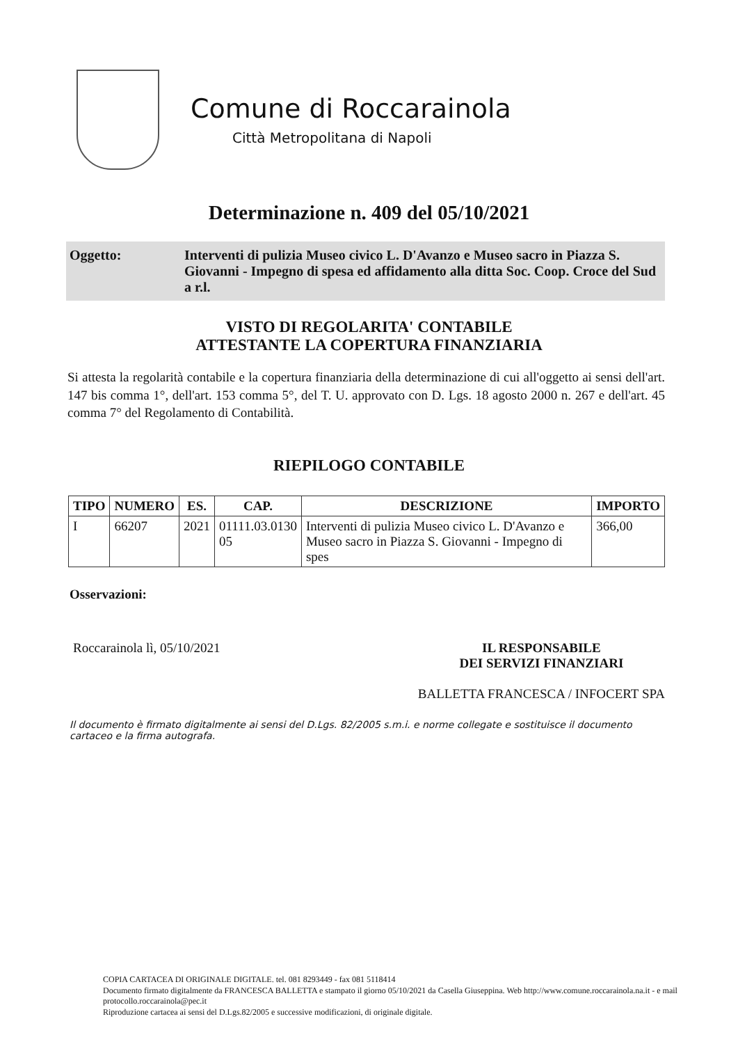Comune di Roccarainola
Città Metropolitana di Napoli
Determinazione n. 409 del 05/10/2021
Oggetto: Interventi di pulizia Museo civico L. D'Avanzo e Museo sacro in Piazza S. Giovanni - Impegno di spesa ed affidamento alla ditta Soc. Coop. Croce del Sud a r.l.
VISTO DI REGOLARITA' CONTABILE
ATTESTANTE LA COPERTURA FINANZIARIA
Si attesta la regolarità contabile e la copertura finanziaria della determinazione di cui all'oggetto ai sensi dell'art. 147 bis comma 1°, dell'art. 153 comma 5°, del T. U. approvato con D. Lgs. 18 agosto 2000 n. 267 e dell'art. 45 comma 7° del Regolamento di Contabilità.
RIEPILOGO CONTABILE
| TIPO | NUMERO | ES. | CAP. | DESCRIZIONE | IMPORTO |
| --- | --- | --- | --- | --- | --- |
| I | 66207 | 2021 | 01111.03.0130 05 | Interventi di pulizia Museo civico L. D'Avanzo e Museo sacro in Piazza S. Giovanni - Impegno di spes | 366,00 |
Osservazioni:
Roccarainola lì, 05/10/2021 IL RESPONSABILE
DEI SERVIZI FINANZIARI
BALLETTA FRANCESCA / INFOCERT SPA
Il documento è firmato digitalmente ai sensi del D.Lgs. 82/2005 s.m.i. e norme collegate e sostituisce il documento cartaceo e la firma autografa.
COPIA CARTACEA DI ORIGINALE DIGITALE. tel. 081 8293449 - fax 081 5118414
Documento firmato digitalmente da FRANCESCA BALLETTA e stampato il giorno 05/10/2021 da Casella Giuseppina. Web http://www.comune.roccarainola.na.it - e mail protocollo.roccarainola@pec.it
Riproduzione cartacea ai sensi del D.Lgs.82/2005 e successive modificazioni, di originale digitale.